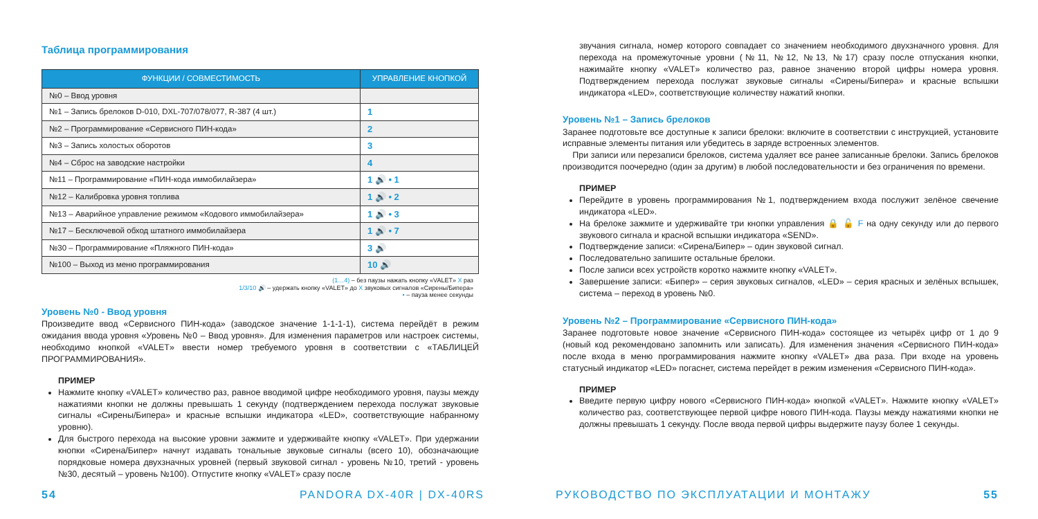Таблица программирования
| ФУНКЦИИ / СОВМЕСТИМОСТЬ | УПРАВЛЕНИЕ КНОПКОЙ |
| --- | --- |
| №0 – Ввод уровня | |
| №1 – Запись брелоков D-010, DXL-707/078/077, R-387 (4 шт.) | 1 |
| №2 – Программирование «Сервисного ПИН-кода» | 2 |
| №3 – Запись холостых оборотов | 3 |
| №4 – Сброс на заводские настройки | 4 |
| №11 – Программирование «ПИН-кода иммобилайзера» | 1 🔊 • 1 |
| №12 – Калибровка уровня топлива | 1 🔊 • 2 |
| №13 – Аварийное управление режимом «Кодового иммобилайзера» | 1 🔊 • 3 |
| №17 – Бесключевой обход штатного иммобилайзера | 1 🔊 • 7 |
| №30 – Программирование «Пляжного ПИН-кода» | 3 🔊 |
| №100 – Выход из меню программирования | 10 🔊 |
(1…4) – без паузы нажать кнопку «VALET» X раз
1/3/10 🔊 – удержать кнопку «VALET» до X звуковых сигналов «Сирены/Бипера»
• – пауза менее секунды
Уровень №0 - Ввод уровня
Произведите ввод «Сервисного ПИН-кода» (заводское значение 1-1-1-1), система перейдёт в режим ожидания ввода уровня «Уровень №0 – Ввод уровня». Для изменения параметров или настроек системы, необходимо кнопкой «VALET» ввести номер требуемого уровня в соответствии с «ТАБЛИЦЕЙ ПРОГРАММИРОВАНИЯ».
ПРИМЕР
Нажмите кнопку «VALET» количество раз, равное вводимой цифре необходимого уровня, паузы между нажатиями кнопки не должны превышать 1 секунду (подтверждением перехода послужат звуковые сигналы «Сирены/Бипера» и красные вспышки индикатора «LED», соответствующие набранному уровню).
Для быстрого перехода на высокие уровни зажмите и удерживайте кнопку «VALET». При удержании кнопки «Сирена/Бипер» начнут издавать тональные звуковые сигналы (всего 10), обозначающие порядковые номера двухзначных уровней (первый звуковой сигнал - уровень №10, третий - уровень №30, десятый – уровень №100). Отпустите кнопку «VALET» сразу после
звучания сигнала, номер которого совпадает со значением необходимого двухзначного уровня. Для перехода на промежуточные уровни (№11, №12, №13, №17) сразу после отпускания кнопки, нажимайте кнопку «VALET» количество раз, равное значению второй цифры номера уровня. Подтверждением перехода послужат звуковые сигналы «Сирены/Бипера» и красные вспышки индикатора «LED», соответствующие количеству нажатий кнопки.
Уровень №1 – Запись брелоков
Заранее подготовьте все доступные к записи брелоки: включите в соответствии с инструкцией, установите исправные элементы питания или убедитесь в заряде встроенных элементов.
При записи или перезаписи брелоков, система удаляет все ранее записанные брелоки. Запись брелоков производится поочередно (один за другим) в любой последовательности и без ограничения по времени.
ПРИМЕР
Перейдите в уровень программирования №1, подтверждением входа послужит зелёное свечение индикатора «LED».
На брелоке зажмите и удерживайте три кнопки управления 🔒 🔓 F на одну секунду или до первого звукового сигнала и красной вспышки индикатора «SEND».
Подтверждение записи: «Сирена/Бипер» – один звуковой сигнал.
Последовательно запишите остальные брелоки.
После записи всех устройств коротко нажмите кнопку «VALET».
Завершение записи: «Бипер» – серия звуковых сигналов, «LED» – серия красных и зелёных вспышек, система – переход в уровень №0.
Уровень №2 – Программирование «Сервисного ПИН-кода»
Заранее подготовьте новое значение «Сервисного ПИН-кода» состоящее из четырёх цифр от 1 до 9 (новый код рекомендовано запомнить или записать). Для изменения значения «Сервисного ПИН-кода» после входа в меню программирования нажмите кнопку «VALET» два раза. При входе на уровень статусный индикатор «LED» погаснет, система перейдет в режим изменения «Сервисного ПИН-кода».
ПРИМЕР
Введите первую цифру нового «Сервисного ПИН-кода» кнопкой «VALET». Нажмите кнопку «VALET» количество раз, соответствующее первой цифре нового ПИН-кода. Паузы между нажатиями кнопки не должны превышать 1 секунду. После ввода первой цифры выдержите паузу более 1 секунды.
54 PANDORA DX-40R | DX-40RS РУКОВОДСТВО ПО ЭКСПЛУАТАЦИИ И МОНТАЖУ 55